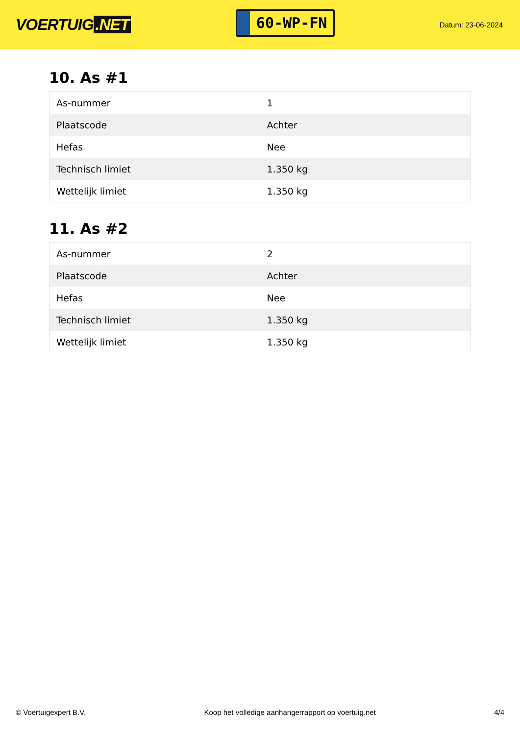VOERTUIG.NET
60-WP-FN
Datum: 23-06-2024
10. As #1
| As-nummer | 1 |
| Plaatscode | Achter |
| Hefas | Nee |
| Technisch limiet | 1.350 kg |
| Wettelijk limiet | 1.350 kg |
11. As #2
| As-nummer | 2 |
| Plaatscode | Achter |
| Hefas | Nee |
| Technisch limiet | 1.350 kg |
| Wettelijk limiet | 1.350 kg |
© Voertuigexpert B.V. Koop het volledige aanhangerrapport op voertuig.net 4/4